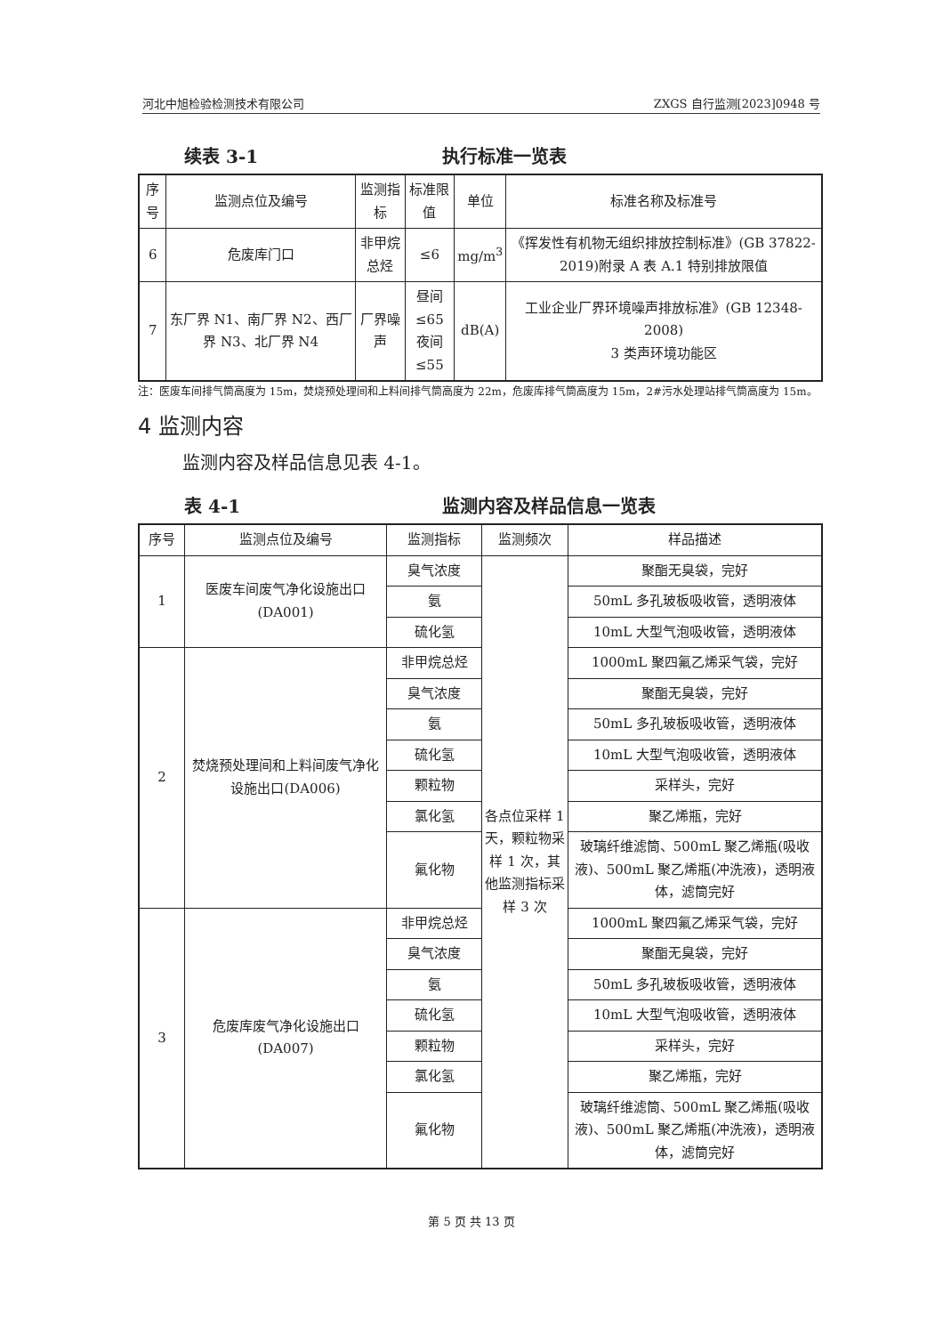河北中旭检验检测技术有限公司 ZXGS 自行监测[2023]0948 号
续表 3-1 执行标准一览表
| 序号 | 监测点位及编号 | 监测指标 | 标准限值 | 单位 | 标准名称及标准号 |
| --- | --- | --- | --- | --- | --- |
| 6 | 危废库门口 | 非甲烷总烃 | ≤6 | mg/m<sup>3</sup> | 《挥发性有机物无组织排放控制标准》(GB 37822-2019)附录 A 表 A.1 特别排放限值 |
| 7 | 东厂界 N1、南厂界 N2、西厂界 N3、北厂界 N4 | 厂界噪声 | 昼间≤65 夜间≤55 | dB(A) | 工业企业厂界环境噪声排放标准》(GB 12348-2008) 3 类声环境功能区 |
注：医废车间排气筒高度为 15m，焚烧预处理间和上料间排气筒高度为 22m，危废库排气筒高度为 15m，2#污水处理站排气筒高度为 15m。
4 监测内容
监测内容及样品信息见表 4-1。
表 4-1 监测内容及样品信息一览表
| 序号 | 监测点位及编号 | 监测指标 | 监测频次 | 样品描述 |
| --- | --- | --- | --- | --- |
| 1 | 医废车间废气净化设施出口(DA001) | 臭气浓度 | 各点位采样 1 天，颗粒物采样 1 次，其他监测指标采样 3 次 | 聚酯无臭袋，完好 |
| | | 氨 | | 50mL 多孔玻板吸收管，透明液体 |
| | | 硫化氢 | | 10mL 大型气泡吸收管，透明液体 |
| 2 | 焚烧预处理间和上料间废气净化设施出口(DA006) | 非甲烷总烃 | | 1000mL 聚四氟乙烯采气袋，完好 |
| | | 臭气浓度 | | 聚酯无臭袋，完好 |
| | | 氨 | | 50mL 多孔玻板吸收管，透明液体 |
| | | 硫化氢 | | 10mL 大型气泡吸收管，透明液体 |
| | | 颗粒物 | | 采样头，完好 |
| | | 氯化氢 | | 聚乙烯瓶，完好 |
| | | 氟化物 | | 玻璃纤维滤筒、500mL 聚乙烯瓶(吸收液)、500mL 聚乙烯瓶(冲洗液)，透明液体，滤筒完好 |
| 3 | 危废库废气净化设施出口(DA007) | 非甲烷总烃 | | 1000mL 聚四氟乙烯采气袋，完好 |
| | | 臭气浓度 | | 聚酯无臭袋，完好 |
| | | 氨 | | 50mL 多孔玻板吸收管，透明液体 |
| | | 硫化氢 | | 10mL 大型气泡吸收管，透明液体 |
| | | 颗粒物 | | 采样头，完好 |
| | | 氯化氢 | | 聚乙烯瓶，完好 |
| | | 氟化物 | | 玻璃纤维滤筒、500mL 聚乙烯瓶(吸收液)、500mL 聚乙烯瓶(冲洗液)，透明液体，滤筒完好 |
第 5 页 共 13 页